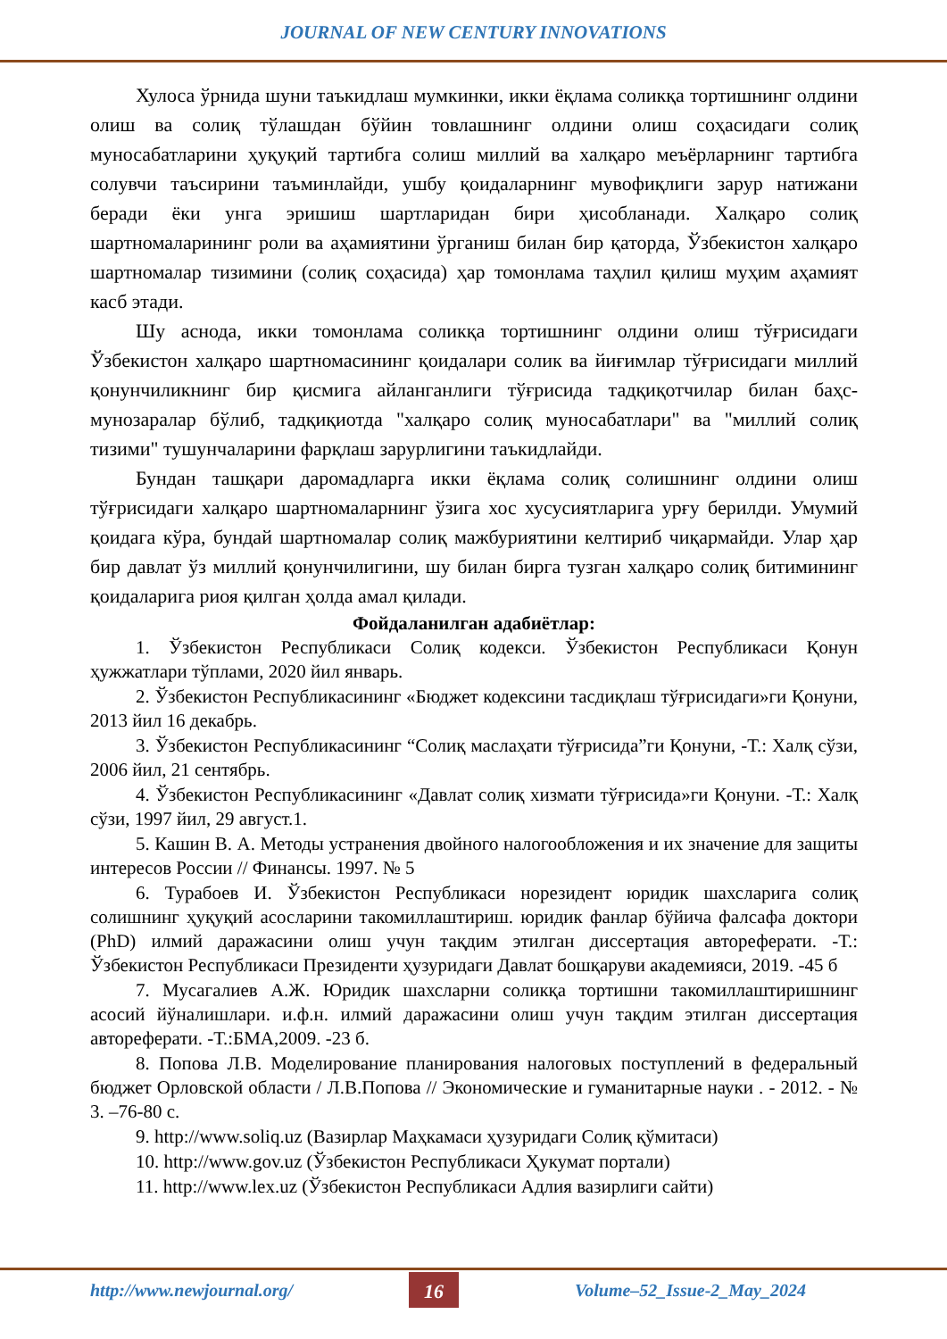JOURNAL OF NEW CENTURY INNOVATIONS
Хулоса ўрнида шуни таъкидлаш мумкинки, икки ёқлама соликқа тортишнинг олдини олиш ва солиқ тўлашдан бўйин товлашнинг олдини олиш соҳасидаги солиқ муносабатларини ҳуқуқий тартибга солиш миллий ва халқаро меъёрларнинг тартибга солувчи таъсирини таъминлайди, ушбу қоидаларнинг мувофиқлиги зарур натижани беради ёки унга эришиш шартларидан бири ҳисобланади. Халқаро солиқ шартномаларининг роли ва аҳамиятини ўрганиш билан бир қаторда, Ўзбекистон халқаро шартномалар тизимини (солиқ соҳасида) ҳар томонлама таҳлил қилиш муҳим аҳамият касб этади.
Шу аснода, икки томонлама соликқа тортишнинг олдини олиш тўғрисидаги Ўзбекистон халқаро шартномасининг қоидалари солик ва йиғимлар тўғрисидаги миллий қонунчиликнинг бир қисмига айланганлиги тўғрисида тадқиқотчилар билан баҳс-мунозаралар бўлиб, тадқиқиотда "халқаро солиқ муносабатлари" ва "миллий солиқ тизими" тушунчаларини фарқлаш зарурлигини таъкидлайди.
Бундан ташқари даромадларга икки ёқлама солиқ солишнинг олдини олиш тўғрисидаги халқаро шартномаларнинг ўзига хос хусусиятларига урғу берилди. Умумий қоидага кўра, бундай шартномалар солиқ мажбуриятини келтириб чиқармайди. Улар ҳар бир давлат ўз миллий қонунчилигини, шу билан бирга тузган халқаро солиқ битимининг қоидаларига риоя қилган ҳолда амал қилади.
Фойдаланилган адабиётлар:
1. Ўзбекистон Республикаси Солиқ кодекси. Ўзбекистон Республикаси Қонун ҳужжатлари тўплами, 2020 йил январь.
2. Ўзбекистон Республикасининг «Бюджет кодексини тасдиқлаш тўғрисидаги»ги Қонуни, 2013 йил 16 декабрь.
3. Ўзбекистон Республикасининг “Солиқ маслаҳати тўғрисида”ги Қонуни, -Т.: Халқ сўзи, 2006 йил, 21 сентябрь.
4. Ўзбекистон Республикасининг «Давлат солиқ хизмати тўғрисида»ги Қонуни. -Т.: Халқ сўзи, 1997 йил, 29 август.1.
5. Кашин В. А. Методы устранения двойного налогообложения и их значение для защиты интересов России // Финансы. 1997. № 5
6. Турабоев И. Ўзбекистон Республикаси норезидент юридик шахсларига солиқ солишнинг ҳуқуқий асосларини такомиллаштириш. юридик фанлар бўйича фалсафа доктори (PhD) илмий даражасини олиш учун тақдим этилган диссертация автореферати. -Т.: Ўзбекистон Республикаси Президенти ҳузуридаги Давлат бошқаруви академияси, 2019. -45 б
7. Мусагалиев А.Ж. Юридик шахсларни соликқа тортишни такомиллаштиришнинг асосий йўналишлари. и.ф.н. илмий даражасини олиш учун тақдим этилган диссертация автореферати. -Т.:БМА,2009. -23 б.
8. Попова Л.В. Моделирование планирования налоговых поступлений в федеральный бюджет Орловской области / Л.В.Попова // Экономические и гуманитарные науки . - 2012. - № 3. –76-80 с.
9. http://www.soliq.uz (Вазирлар Маҳкамаси ҳузуридаги Солиқ қўмитаси)
10. http://www.gov.uz (Ўзбекистон Республикаси Ҳукумат портали)
11. http://www.lex.uz (Ўзбекистон Республикаси Адлия вазирлиги сайти)
http://www.newjournal.org/ 16 Volume–52_Issue-2_May_2024